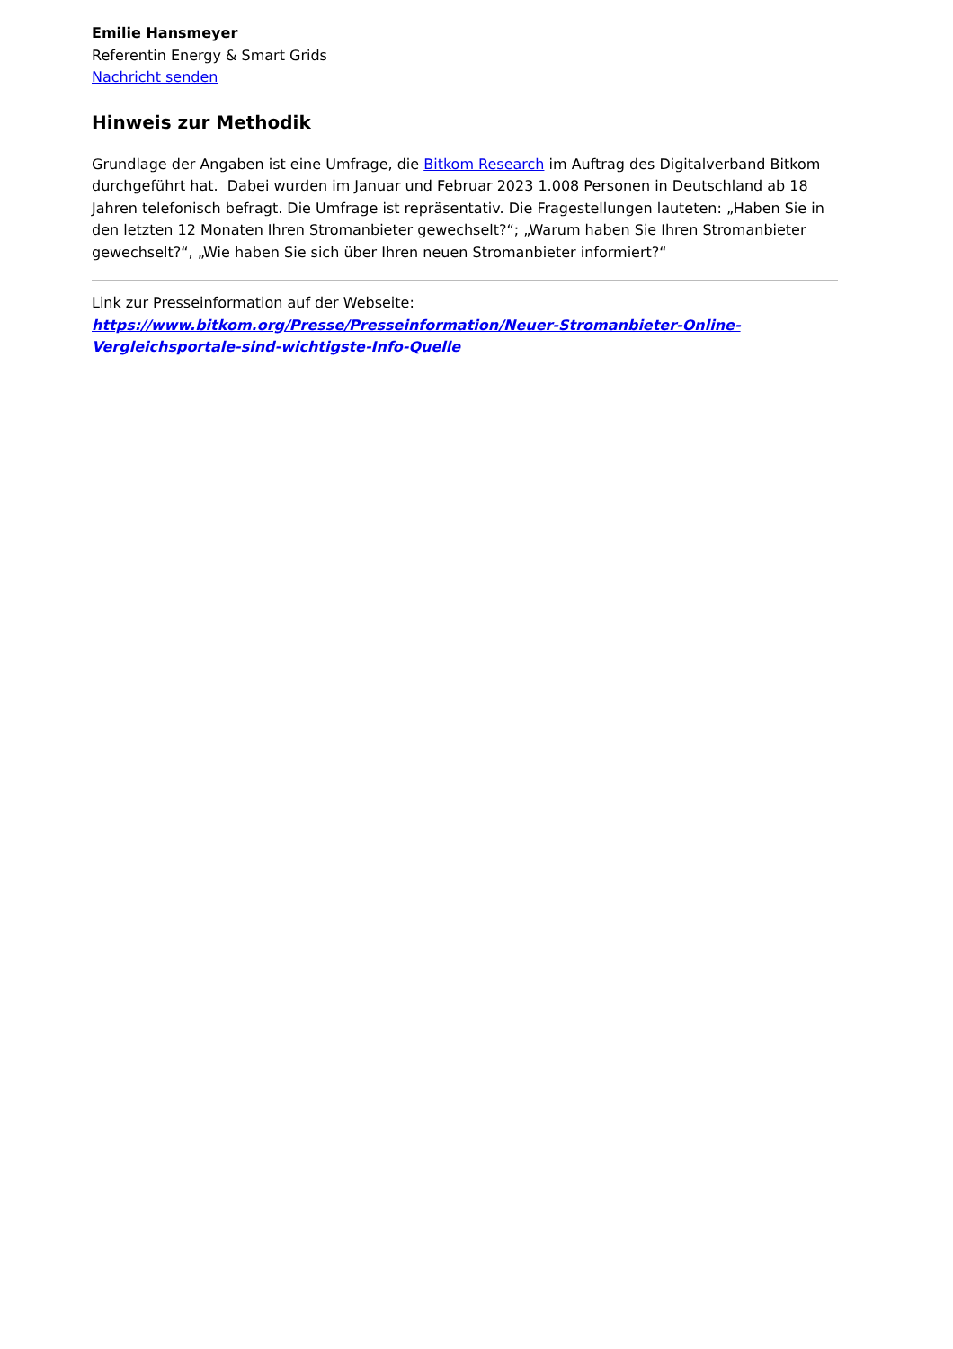Emilie Hansmeyer
Referentin Energy & Smart Grids
Nachricht senden
Hinweis zur Methodik
Grundlage der Angaben ist eine Umfrage, die Bitkom Research im Auftrag des Digitalverband Bitkom durchgeführt hat. Dabei wurden im Januar und Februar 2023 1.008 Personen in Deutschland ab 18 Jahren telefonisch befragt. Die Umfrage ist repräsentativ. Die Fragestellungen lauteten: „Haben Sie in den letzten 12 Monaten Ihren Stromanbieter gewechselt?“; „Warum haben Sie Ihren Stromanbieter gewechselt?“, „Wie haben Sie sich über Ihren neuen Stromanbieter informiert?“
Link zur Presseinformation auf der Webseite:
https://www.bitkom.org/Presse/Presseinformation/Neuer-Stromanbieter-Online-Vergleichsportale-sind-wichtigste-Info-Quelle